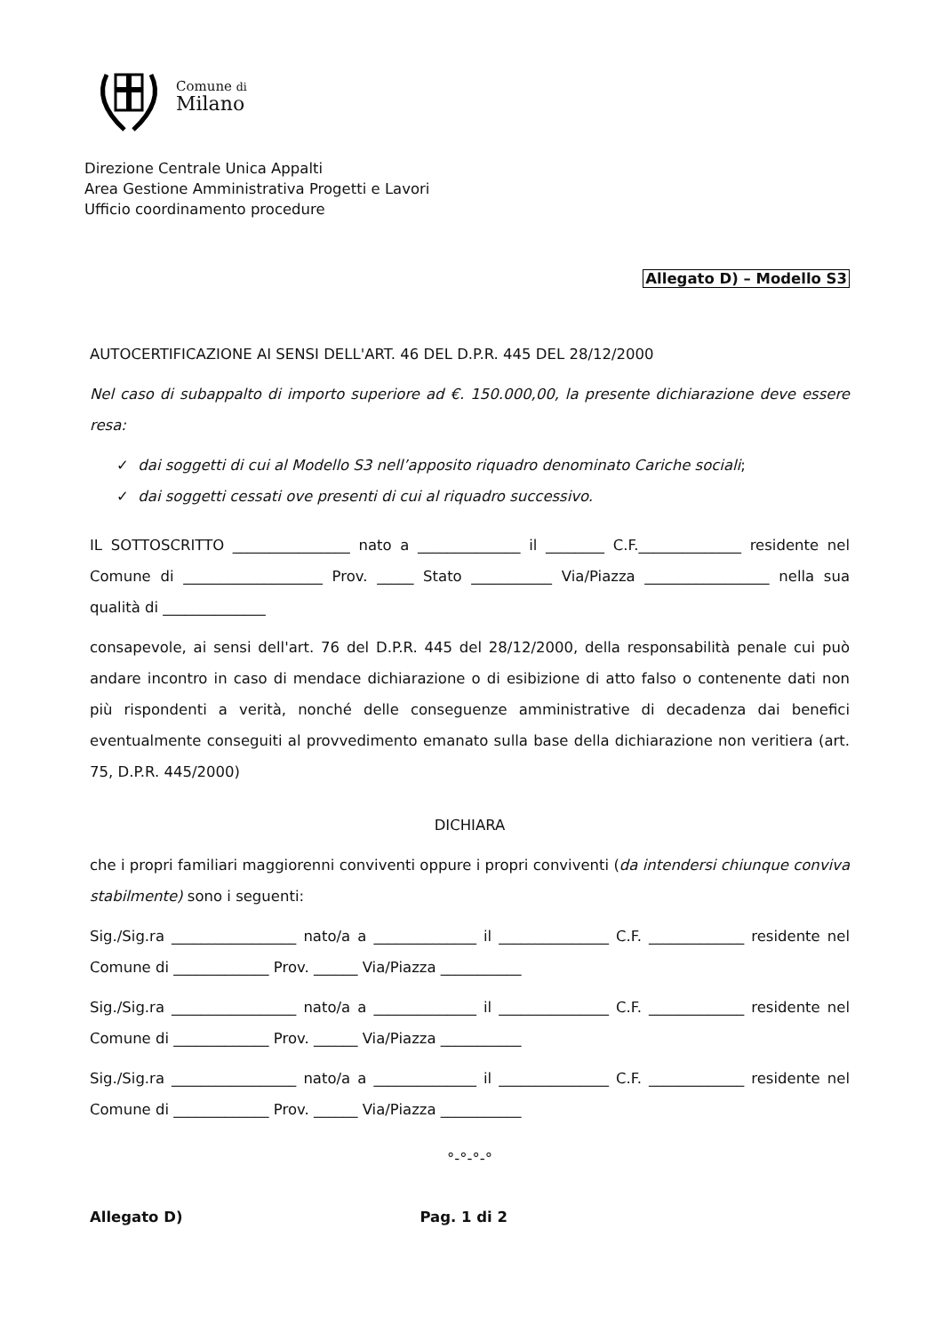Comune di
Milano
Direzione Centrale Unica Appalti
Area Gestione Amministrativa Progetti e Lavori
Ufficio coordinamento procedure
Allegato D) – Modello S3
AUTOCERTIFICAZIONE AI SENSI DELL'ART. 46 DEL D.P.R. 445 DEL 28/12/2000
Nel caso di subappalto di importo superiore ad €. 150.000,00, la presente dichiarazione deve essere resa:
✓ dai soggetti di cui al Modello S3 nell’apposito riquadro denominato Cariche sociali;
✓ dai soggetti cessati ove presenti di cui al riquadro successivo.
IL SOTTOSCRITTO ________________ nato a ______________ il ________ C.F.______________ residente nel Comune di ___________________ Prov. _____ Stato ___________ Via/Piazza _________________ nella sua qualità di ______________
consapevole, ai sensi dell'art. 76 del D.P.R. 445 del 28/12/2000, della responsabilità penale cui può andare incontro in caso di mendace dichiarazione o di esibizione di atto falso o contenente dati non più rispondenti a verità, nonché delle conseguenze amministrative di decadenza dai benefici eventualmente conseguiti al provvedimento emanato sulla base della dichiarazione non veritiera (art. 75, D.P.R. 445/2000)
DICHIARA
che i propri familiari maggiorenni conviventi oppure i propri conviventi (da intendersi chiunque conviva stabilmente) sono i seguenti:
Sig./Sig.ra _________________ nato/a a ______________ il _______________ C.F. _____________ residente nel Comune di _____________ Prov. ______ Via/Piazza ___________
Sig./Sig.ra _________________ nato/a a ______________ il _______________ C.F. _____________ residente nel Comune di _____________ Prov. ______ Via/Piazza ___________
Sig./Sig.ra _________________ nato/a a ______________ il _______________ C.F. _____________ residente nel Comune di _____________ Prov. ______ Via/Piazza ___________
°-°-°-°
Allegato D) Pag. 1 di 2